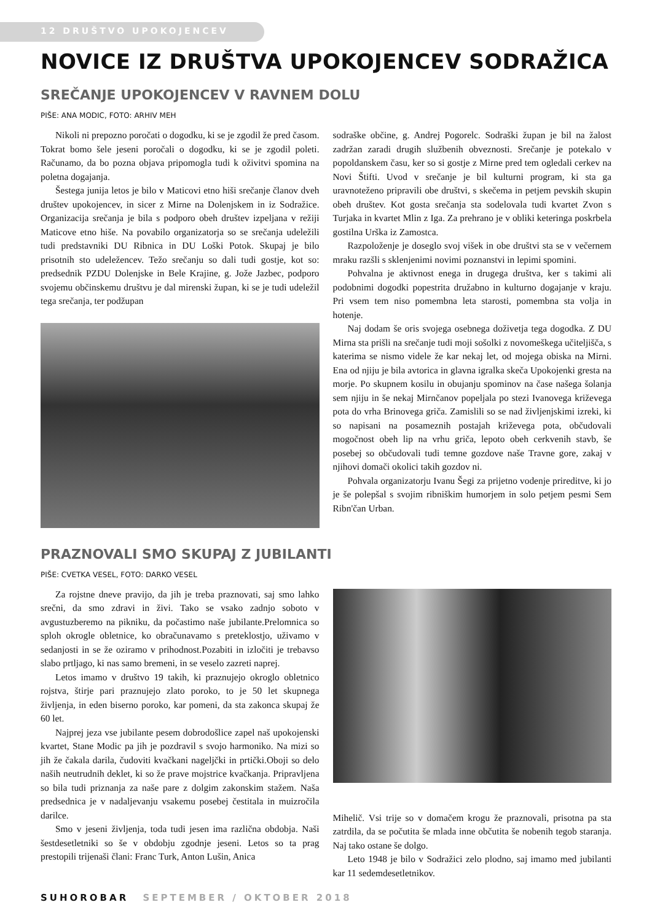12 DRUŠTVO UPOKOJENCEV
NOVICE IZ DRUŠTVA UPOKOJENCEV SODRAŽICA
SREČANJE UPOKOJENCEV V RAVNEM DOLU
PIŠE: ANA MODIC, FOTO: ARHIV MEH
Nikoli ni prepozno poročati o dogodku, ki se je zgodil že pred časom. Tokrat bomo šele jeseni poročali o dogodku, ki se je zgodil poleti. Računamo, da bo pozna objava pripomogla tudi k oživitvi spomina na poletna dogajanja.
Šestega junija letos je bilo v Maticovi etno hiši srečanje članov dveh društev upokojencev, in sicer z Mirne na Dolenjskem in iz Sodražice. Organizacija srečanja je bila s podporo obeh društev izpeljana v režiji Maticove etno hiše. Na povabilo organizatorja so se srečanja udeležili tudi predstavniki DU Ribnica in DU Loški Potok. Skupaj je bilo prisotnih sto udeležencev. Težo srečanju so dali tudi gostje, kot so: predsednik PZDU Dolenjske in Bele Krajine, g. Jože Jazbec, podporo svojemu občinskemu društvu je dal mirenski župan, ki se je tudi udeležil tega srečanja, ter podžupan
sodraške občine, g. Andrej Pogorelc. Sodraški župan je bil na žalost zadržan zaradi drugih službenih obveznosti. Srečanje je potekalo v popoldanskem času, ker so si gostje z Mirne pred tem ogledali cerkev na Novi Štifti. Uvod v srečanje je bil kulturni program, ki sta ga uravnoteženo pripravili obe društvi, s skečema in petjem pevskih skupin obeh društev. Kot gosta srečanja sta sodelovala tudi kvartet Zvon s Turjaka in kvartet Mlin z Iga. Za prehrano je v obliki keteringa poskrbela gostilna Urška iz Zamostca.
Razpoloženje je doseglo svoj višek in obe društvi sta se v večernem mraku razšli s sklenjenimi novimi poznanstvi in lepimi spomini.
Pohvalna je aktivnost enega in drugega društva, ker s takimi ali podobnimi dogodki popestrita družabno in kulturno dogajanje v kraju. Pri vsem tem niso pomembna leta starosti, pomembna sta volja in hotenje.
Naj dodam še oris svojega osebnega doživetja tega dogodka. Z DU Mirna sta prišli na srečanje tudi moji sošolki z novomeškega učiteljišča, s katerima se nismo videle že kar nekaj let, od mojega obiska na Mirni. Ena od njiju je bila avtorica in glavna igralka skeča Upokojenki gresta na morje. Po skupnem kosilu in obujanju spominov na čase našega šolanja sem njiju in še nekaj Mirnčanov popeljala po stezi Ivanovega križevega pota do vrha Brinovega griča. Zamislili so se nad življenjskimi izreki, ki so napisani na posameznih postajah križevega pota, občudovali mogočnost obeh lip na vrhu griča, lepoto obeh cerkvenih stavb, še posebej so občudovali tudi temne gozdove naše Travne gore, zakaj v njihovi domači okolici takih gozdov ni.
Pohvala organizatorju Ivanu Šegi za prijetno vodenje prireditve, ki jo je še polepšal s svojim ribniškim humorjem in solo petjem pesmi Sem Ribn'čan Urban.
PRAZNOVALI SMO SKUPAJ Z JUBILANTI
PIŠE: CVETKA VESEL, FOTO: DARKO VESEL
Za rojstne dneve pravijo, da jih je treba praznovati, saj smo lahko srečni, da smo zdravi in živi. Tako se vsako zadnjo soboto v avgustuzberemo na pikniku, da počastimo naše jubilante.Prelomnica so sploh okrogle obletnice, ko obračunavamo s preteklostjo, uživamo v sedanjosti in se že oziramo v prihodnost.Pozabiti in izločiti je trebavso slabo prtljago, ki nas samo bremeni, in se veselo zazreti naprej.
Letos imamo v društvo 19 takih, ki praznujejo okroglo obletnico rojstva, štirje pari praznujejo zlato poroko, to je 50 let skupnega življenja, in eden biserno poroko, kar pomeni, da sta zakonca skupaj že 60 let.
Najprej jeza vse jubilante pesem dobrodošlice zapel naš upokojenski kvartet, Stane Modic pa jih je pozdravil s svojo harmoniko. Na mizi so jih že čakala darila, čudoviti kvačkani nageljčki in prtički.Oboji so delo naših neutrudnih deklet, ki so že prave mojstrice kvačkanja. Pripravljena so bila tudi priznanja za naše pare z dolgim zakonskim stažem. Naša predsednica je v nadaljevanju vsakemu posebej čestitala in muizročila darilce.
Smo v jeseni življenja, toda tudi jesen ima različna obdobja. Naši šestdesetletniki so še v obdobju zgodnje jeseni. Letos so ta prag prestopili trijenaši člani: Franc Turk, Anton Lušin, Anica
Mihelič. Vsi trije so v domačem krogu že praznovali, prisotna pa sta zatrdila, da se počutita še mlada inne občutita še nobenih tegob staranja. Naj tako ostane še dolgo.
Leto 1948 je bilo v Sodražici zelo plodno, saj imamo med jubilanti kar 11 sedemdesetletnikov.
SUHOROBAR SEPTEMBER / OKTOBER 2018